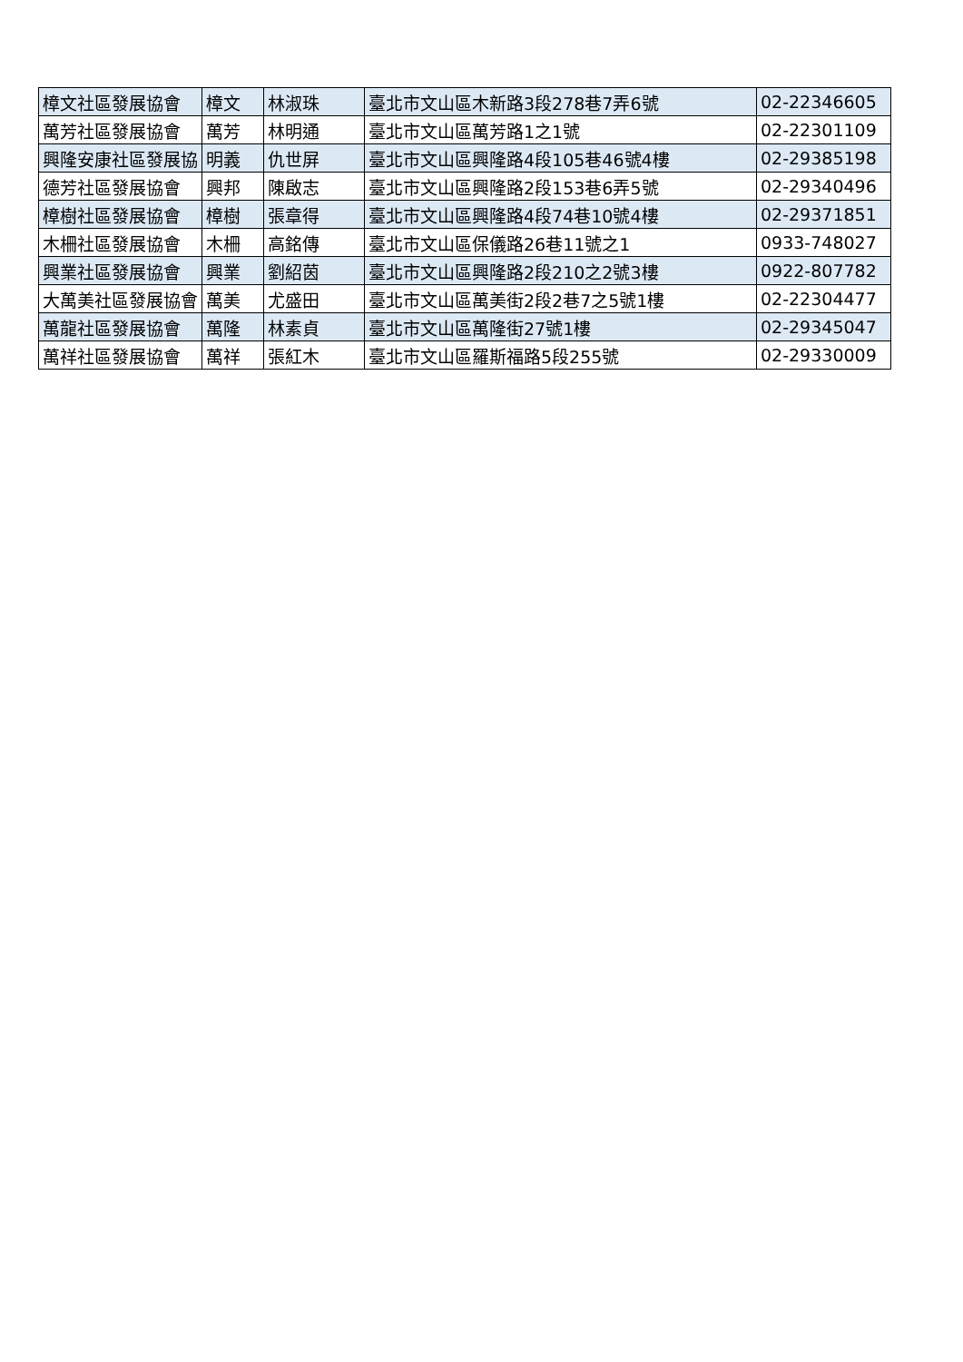| 樟文社區發展協會 | 樟文 | 林淑珠 | 臺北市文山區木新路3段278巷7弄6號 | 02-22346605 |
| 萬芳社區發展協會 | 萬芳 | 林明通 | 臺北市文山區萬芳路1之1號 | 02-22301109 |
| 興隆安康社區發展協 | 明義 | 仇世屏 | 臺北市文山區興隆路4段105巷46號4樓 | 02-29385198 |
| 德芳社區發展協會 | 興邦 | 陳啟志 | 臺北市文山區興隆路2段153巷6弄5號 | 02-29340496 |
| 樟樹社區發展協會 | 樟樹 | 張章得 | 臺北市文山區興隆路4段74巷10號4樓 | 02-29371851 |
| 木柵社區發展協會 | 木柵 | 高銘傳 | 臺北市文山區保儀路26巷11號之1 | 0933-748027 |
| 興業社區發展協會 | 興業 | 劉紹茵 | 臺北市文山區興隆路2段210之2號3樓 | 0922-807782 |
| 大萬美社區發展協會 | 萬美 | 尤盛田 | 臺北市文山區萬美街2段2巷7之5號1樓 | 02-22304477 |
| 萬龍社區發展協會 | 萬隆 | 林素貞 | 臺北市文山區萬隆街27號1樓 | 02-29345047 |
| 萬祥社區發展協會 | 萬祥 | 張紅木 | 臺北市文山區羅斯福路5段255號 | 02-29330009 |